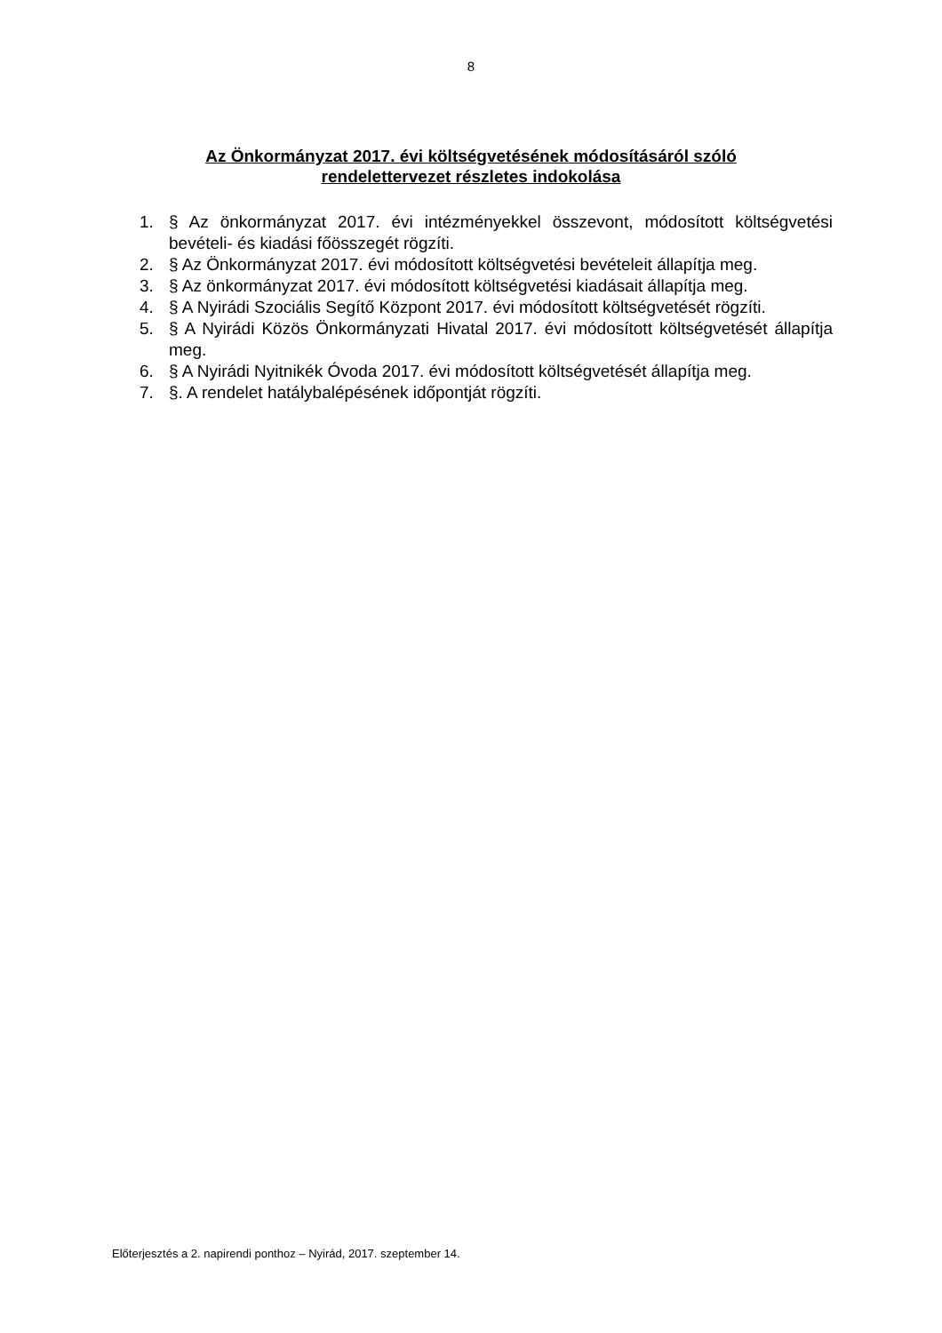8
Az Önkormányzat 2017. évi költségvetésének módosításáról szóló
rendelettervezet részletes indokolása
1. § Az önkormányzat 2017. évi intézményekkel összevont, módosított költségvetési bevételi- és kiadási főösszegét rögzíti.
2. § Az Önkormányzat 2017. évi módosított költségvetési bevételeit állapítja meg.
3. § Az önkormányzat 2017. évi módosított költségvetési kiadásait állapítja meg.
4. § A Nyirádi Szociális Segítő Központ 2017. évi módosított költségvetését rögzíti.
5. § A Nyirádi Közös Önkormányzati Hivatal 2017. évi módosított költségvetését állapítja meg.
6. § A Nyirádi Nyitnikék Óvoda 2017. évi módosított költségvetését állapítja meg.
7. §. A rendelet hatálybalépésének időpontját rögzíti.
Előterjesztés a 2. napirendi ponthoz – Nyirád, 2017. szeptember 14.